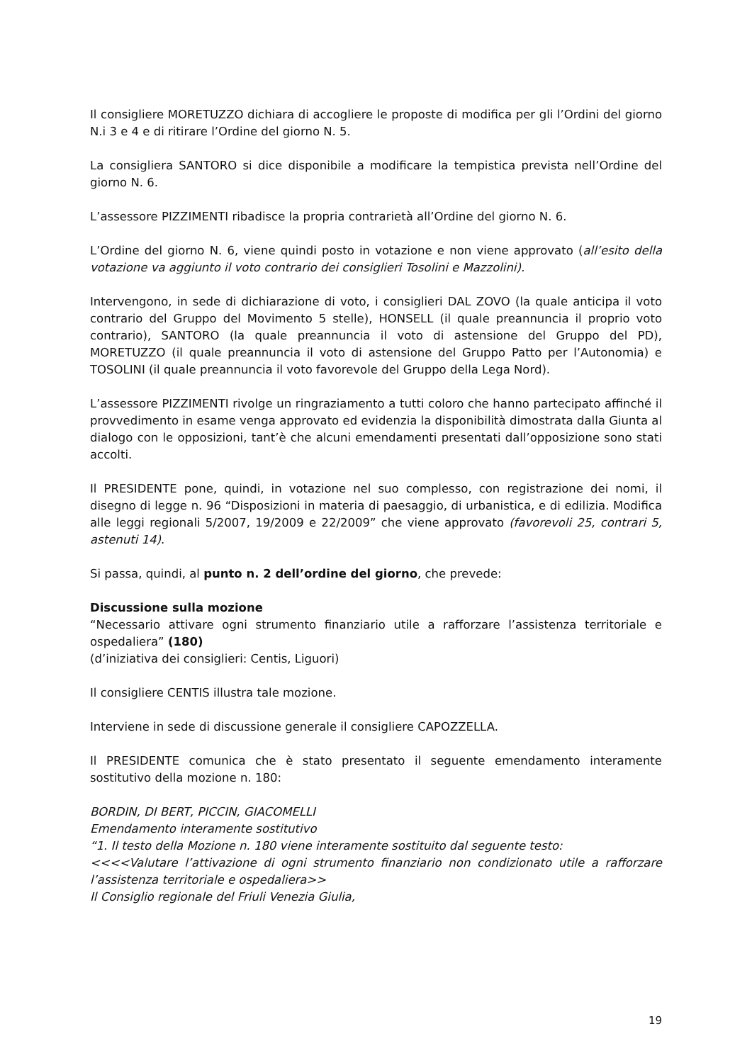Il consigliere MORETUZZO dichiara di accogliere le proposte di modifica per gli l’Ordini del giorno N.i 3 e 4 e di ritirare l’Ordine del giorno N. 5.
La consigliera SANTORO si dice disponibile a modificare la tempistica prevista nell’Ordine del giorno N. 6.
L’assessore PIZZIMENTI ribadisce la propria contrarietà all’Ordine del giorno N. 6.
L’Ordine del giorno N. 6, viene quindi posto in votazione e non viene approvato (all’esito della votazione va aggiunto il voto contrario dei consiglieri Tosolini e Mazzolini).
Intervengono, in sede di dichiarazione di voto, i consiglieri DAL ZOVO (la quale anticipa il voto contrario del Gruppo del Movimento 5 stelle), HONSELL (il quale preannuncia il proprio voto contrario), SANTORO (la quale preannuncia il voto di astensione del Gruppo del PD), MORETUZZO (il quale preannuncia il voto di astensione del Gruppo Patto per l’Autonomia) e TOSOLINI (il quale preannuncia il voto favorevole del Gruppo della Lega Nord).
L’assessore PIZZIMENTI rivolge un ringraziamento a tutti coloro che hanno partecipato affinché il provvedimento in esame venga approvato ed evidenzia la disponibilità dimostrata dalla Giunta al dialogo con le opposizioni, tant’è che alcuni emendamenti presentati dall’opposizione sono stati accolti.
Il PRESIDENTE pone, quindi, in votazione nel suo complesso, con registrazione dei nomi, il disegno di legge n. 96 “Disposizioni in materia di paesaggio, di urbanistica, e di edilizia. Modifica alle leggi regionali 5/2007, 19/2009 e 22/2009” che viene approvato (favorevoli 25, contrari 5, astenuti 14).
Si passa, quindi, al punto n. 2 dell’ordine del giorno, che prevede:
Discussione sulla mozione
“Necessario attivare ogni strumento finanziario utile a rafforzare l’assistenza territoriale e ospedaliera” (180)
(d’iniziativa dei consiglieri: Centis, Liguori)
Il consigliere CENTIS illustra tale mozione.
Interviene in sede di discussione generale il consigliere CAPOZZELLA.
Il PRESIDENTE comunica che è stato presentato il seguente emendamento interamente sostitutivo della mozione n. 180:
BORDIN, DI BERT, PICCIN, GIACOMELLI
Emendamento interamente sostitutivo
“1. Il testo della Mozione n. 180 viene interamente sostituito dal seguente testo:
<<<<Valutare l’attivazione di ogni strumento finanziario non condizionato utile a rafforzare l’assistenza territoriale e ospedaliera>>
Il Consiglio regionale del Friuli Venezia Giulia,
19